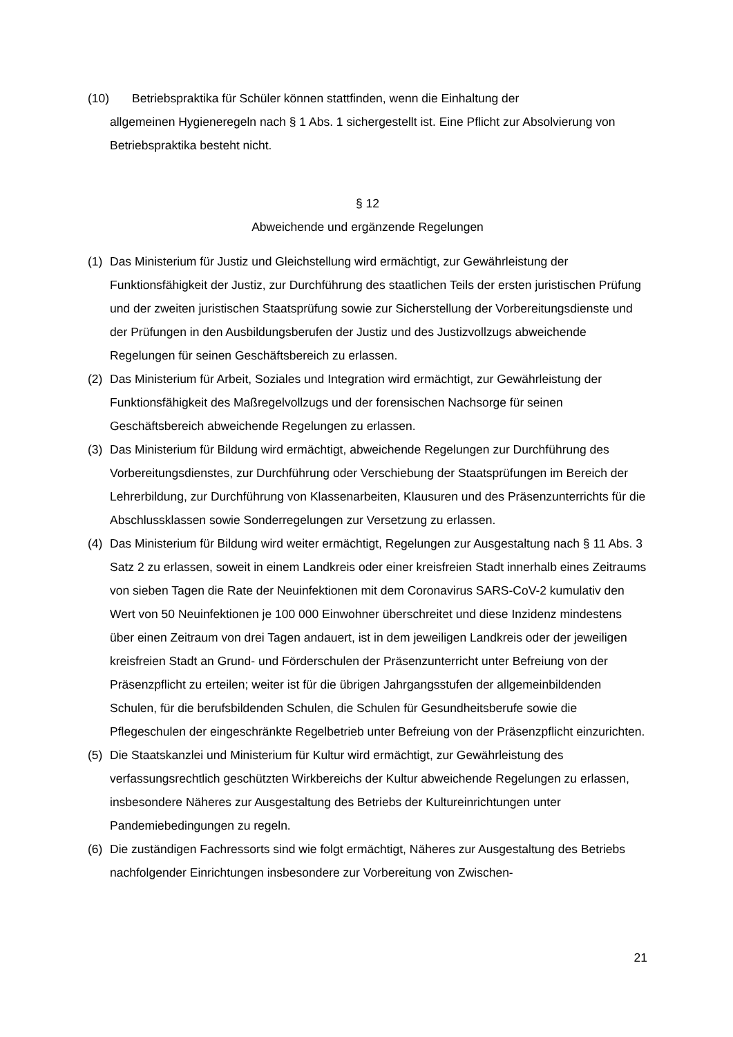(10) Betriebspraktika für Schüler können stattfinden, wenn die Einhaltung der
allgemeinen Hygieneregeln nach § 1 Abs. 1 sichergestellt ist. Eine Pflicht zur Absolvierung von Betriebspraktika besteht nicht.
§ 12
Abweichende und ergänzende Regelungen
(1) Das Ministerium für Justiz und Gleichstellung wird ermächtigt, zur Gewährleistung der Funktionsfähigkeit der Justiz, zur Durchführung des staatlichen Teils der ersten juristischen Prüfung und der zweiten juristischen Staatsprüfung sowie zur Sicherstellung der Vorbereitungsdienste und der Prüfungen in den Ausbildungsberufen der Justiz und des Justizvollzugs abweichende Regelungen für seinen Geschäftsbereich zu erlassen.
(2) Das Ministerium für Arbeit, Soziales und Integration wird ermächtigt, zur Gewährleistung der Funktionsfähigkeit des Maßregelvollzugs und der forensischen Nachsorge für seinen Geschäftsbereich abweichende Regelungen zu erlassen.
(3) Das Ministerium für Bildung wird ermächtigt, abweichende Regelungen zur Durchführung des Vorbereitungsdienstes, zur Durchführung oder Verschiebung der Staatsprüfungen im Bereich der Lehrerbildung, zur Durchführung von Klassenarbeiten, Klausuren und des Präsenzunterrichts für die Abschlussklassen sowie Sonderregelungen zur Versetzung zu erlassen.
(4) Das Ministerium für Bildung wird weiter ermächtigt, Regelungen zur Ausgestaltung nach § 11 Abs. 3 Satz 2 zu erlassen, soweit in einem Landkreis oder einer kreisfreien Stadt innerhalb eines Zeitraums von sieben Tagen die Rate der Neuinfektionen mit dem Coronavirus SARS-CoV-2 kumulativ den Wert von 50 Neuinfektionen je 100 000 Einwohner überschreitet und diese Inzidenz mindestens über einen Zeitraum von drei Tagen andauert, ist in dem jeweiligen Landkreis oder der jeweiligen kreisfreien Stadt an Grund- und Förderschulen der Präsenzunterricht unter Befreiung von der Präsenzpflicht zu erteilen; weiter ist für die übrigen Jahrgangsstufen der allgemeinbildenden Schulen, für die berufsbildenden Schulen, die Schulen für Gesundheitsberufe sowie die Pflegeschulen der eingeschränkte Regelbetrieb unter Befreiung von der Präsenzpflicht einzurichten.
(5) Die Staatskanzlei und Ministerium für Kultur wird ermächtigt, zur Gewährleistung des verfassungsrechtlich geschützten Wirkbereichs der Kultur abweichende Regelungen zu erlassen, insbesondere Näheres zur Ausgestaltung des Betriebs der Kultureinrichtungen unter Pandemiebedingungen zu regeln.
(6) Die zuständigen Fachressorts sind wie folgt ermächtigt, Näheres zur Ausgestaltung des Betriebs nachfolgender Einrichtungen insbesondere zur Vorbereitung von Zwischen-
21